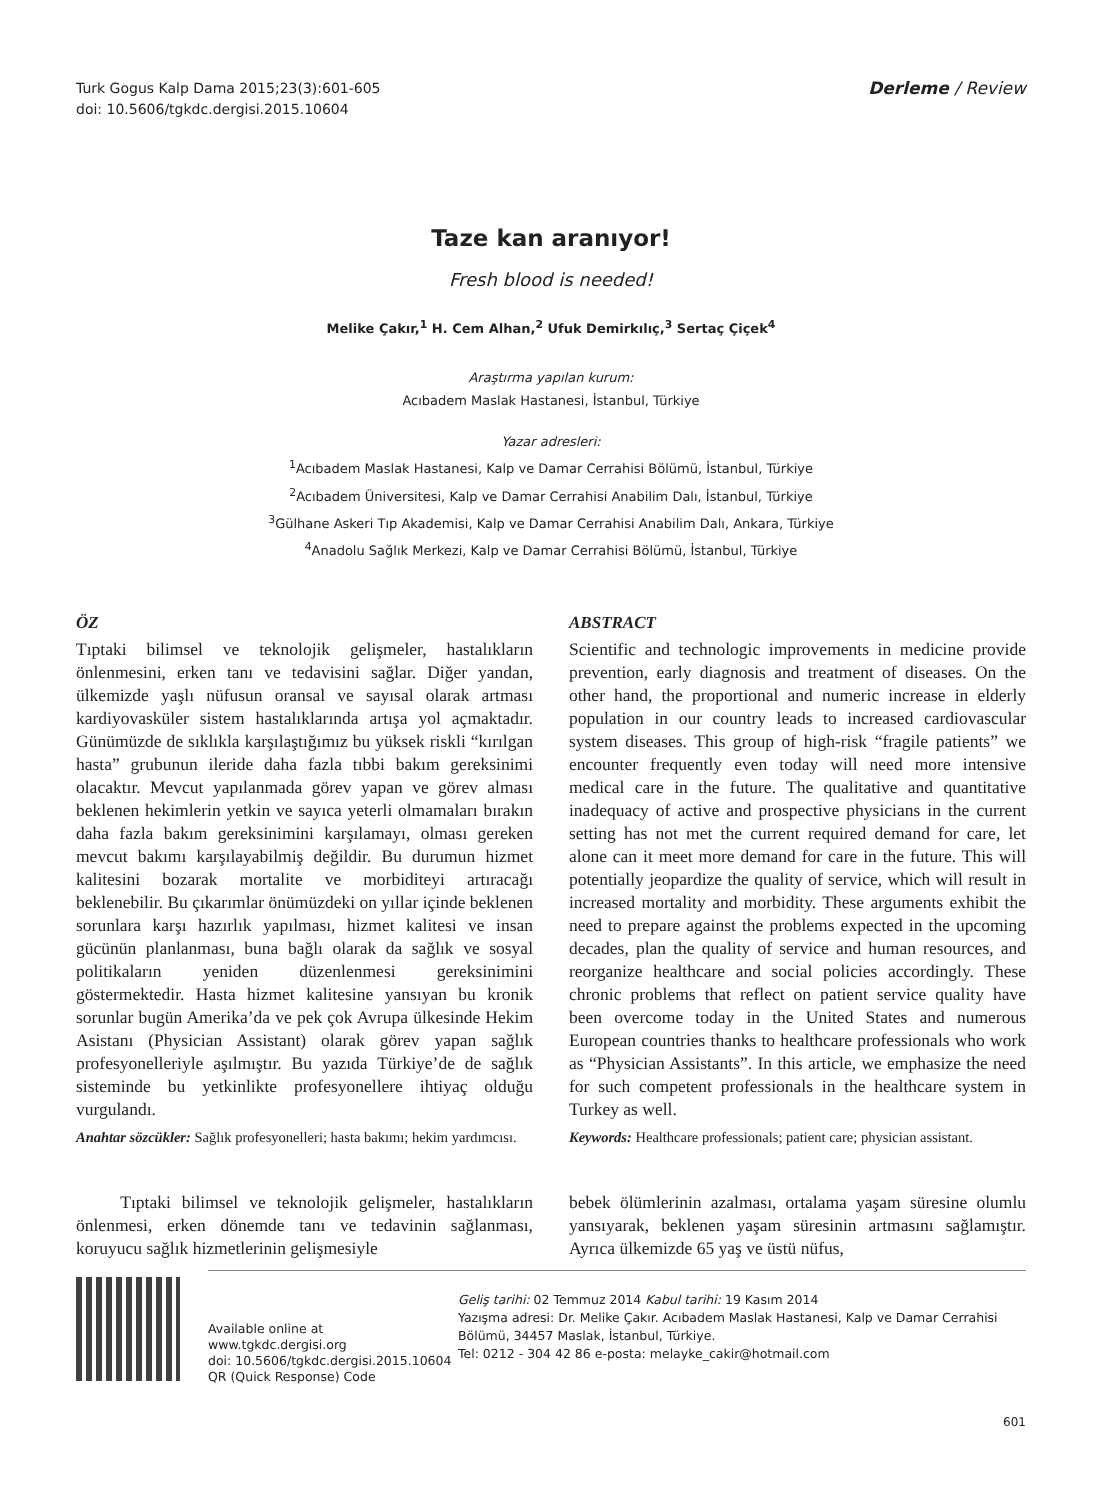Turk Gogus Kalp Dama 2015;23(3):601-605
doi: 10.5606/tgkdc.dergisi.2015.10604
Derleme / Review
Taze kan aranıyor!
Fresh blood is needed!
Melike Çakır,<sup>1</sup> H. Cem Alhan,<sup>2</sup> Ufuk Demirkılıç,<sup>3</sup> Sertaç Çiçek<sup>4</sup>
Araştırma yapılan kurum:
Acıbadem Maslak Hastanesi, İstanbul, Türkiye
Yazar adresleri:
<sup>1</sup> Acıbadem Maslak Hastanesi, Kalp ve Damar Cerrahisi Bölümü, İstanbul, Türkiye
<sup>2</sup> Acıbadem Üniversitesi, Kalp ve Damar Cerrahisi Anabilim Dalı, İstanbul, Türkiye
<sup>3</sup> Gülhane Askeri Tıp Akademisi, Kalp ve Damar Cerrahisi Anabilim Dalı, Ankara, Türkiye
<sup>4</sup> Anadolu Sağlık Merkezi, Kalp ve Damar Cerrahisi Bölümü, İstanbul, Türkiye
ÖZ
Tıptaki bilimsel ve teknolojik gelişmeler, hastalıkların önlenmesini, erken tanı ve tedavisini sağlar. Diğer yandan, ülkemizde yaşlı nüfusun oransal ve sayısal olarak artması kardiyovasküler sistem hastalıklarında artışa yol açmaktadır. Günümüzde de sıklıkla karşılaştığımız bu yüksek riskli “kırılgan hasta” grubunun ileride daha fazla tıbbi bakım gereksinimi olacaktır. Mevcut yapılanmada görev yapan ve görev alması beklenen hekimlerin yetkin ve sayıca yeterli olmamaları bırakın daha fazla bakım gereksinimini karşılamayı, olması gereken mevcut bakımı karşılayabilmiş değildir. Bu durumun hizmet kalitesini bozarak mortalite ve morbiditeyi artıracağı beklenebilir. Bu çıkarımlar önümüzdeki on yıllar içinde beklenen sorunlara karşı hazırlık yapılması, hizmet kalitesi ve insan gücünün planlanması, buna bağlı olarak da sağlık ve sosyal politikaların yeniden düzenlenmesi gereksinimini göstermektedir. Hasta hizmet kalitesine yansıyan bu kronik sorunlar bugün Amerika’da ve pek çok Avrupa ülkesinde Hekim Asistanı (Physician Assistant) olarak görev yapan sağlık profesyonelleriyle aşılmıştır. Bu yazıda Türkiye’de de sağlık sisteminde bu yetkinlikte profesyonellere ihtiyaç olduğu vurgulandı.
Anahtar sözcükler: Sağlık profesyonelleri; hasta bakımı; hekim yardımcısı.
ABSTRACT
Scientific and technologic improvements in medicine provide prevention, early diagnosis and treatment of diseases. On the other hand, the proportional and numeric increase in elderly population in our country leads to increased cardiovascular system diseases. This group of high-risk “fragile patients” we encounter frequently even today will need more intensive medical care in the future. The qualitative and quantitative inadequacy of active and prospective physicians in the current setting has not met the current required demand for care, let alone can it meet more demand for care in the future. This will potentially jeopardize the quality of service, which will result in increased mortality and morbidity. These arguments exhibit the need to prepare against the problems expected in the upcoming decades, plan the quality of service and human resources, and reorganize healthcare and social policies accordingly. These chronic problems that reflect on patient service quality have been overcome today in the United States and numerous European countries thanks to healthcare professionals who work as “Physician Assistants”. In this article, we emphasize the need for such competent professionals in the healthcare system in Turkey as well.
Keywords: Healthcare professionals; patient care; physician assistant.
Tıptaki bilimsel ve teknolojik gelişmeler, hasta­lıkların önlenmesi, erken dönemde tanı ve tedavinin sağlanması, koruyucu sağlık hizmetlerinin gelişmesiyle
bebek ölümlerinin azalması, ortalama yaşam süresine olumlu yansıyarak, beklenen yaşam süresinin artmasını sağlamıştır. Ayrıca ülkemizde 65 yaş ve üstü nüfus,
Available online at
www.tgkdc.dergisi.org
doi: 10.5606/tgkdc.dergisi.2015.10604
QR (Quick Response) Code
Geliş tarihi: 02 Temmuz 2014 Kabul tarihi: 19 Kasım 2014
Yazışma adresi: Dr. Melike Çakır. Acıbadem Maslak Hastanesi, Kalp ve Damar Cerrahisi Bölümü, 34457 Maslak, İstanbul, Türkiye.
Tel: 0212 - 304 42 86 e-posta: melayke_cakir@hotmail.com
601